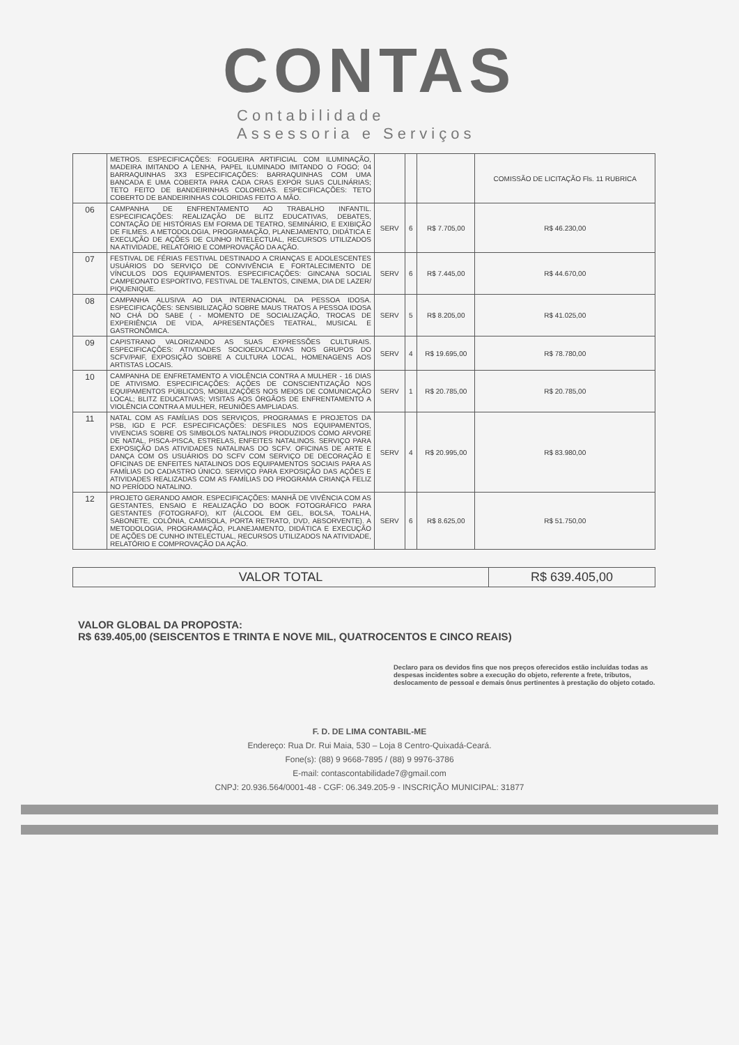CONTAS
Contabilidade
Assessoria e Serviços
| | METROS. ESPECIFICAÇÕES: FOGUEIRA ARTIFICIAL COM ILUMINAÇÃO, MADEIRA IMITANDO A LENHA, PAPEL ILUMINADO IMITANDO O FOGO; 04 BARRAQUINHAS 3X3 ESPECIFICAÇÕES: BARRAQUINHAS COM UMA BANCADA E UMA COBERTA PARA CADA CRAS EXPOR SUAS CULINÁRIAS; TETO FEITO DE BANDEIRINHAS COLORIDAS. ESPECIFICAÇÕES: TETO COBERTO DE BANDEIRINHAS COLORIDAS FEITO A MÃO. | | | | COMISSÃO DE LICITAÇÃO Fls. 11 RUBRICA |
| 06 | CAMPANHA DE ENFRENTAMENTO AO TRABALHO INFANTIL. ESPECIFICAÇÕES: REALIZAÇÃO DE BLITZ EDUCATIVAS, DEBATES, CONTAÇÃO DE HISTÓRIAS EM FORMA DE TEATRO, SEMINÁRIO, E EXIBIÇÃO DE FILMES. A METODOLOGIA, PROGRAMAÇÃO, PLANEJAMENTO, DIDÁTICA E EXECUÇÃO DE AÇÕES DE CUNHO INTELECTUAL, RECURSOS UTILIZADOS NA ATIVIDADE, RELATÓRIO E COMPROVAÇÃO DA AÇÃO. | SERV | 6 | R$ 7.705,00 | R$ 46.230,00 |
| 07 | FESTIVAL DE FÉRIAS FESTIVAL DESTINADO A CRIANÇAS E ADOLESCENTES USUÁRIOS DO SERVIÇO DE CONVIVÊNCIA E FORTALECIMENTO DE VÍNCULOS DOS EQUIPAMENTOS. ESPECIFICAÇÕES: GINCANA SOCIAL CAMPEONATO ESPORTIVO, FESTIVAL DE TALENTOS, CINEMA, DIA DE LAZER/ PIQUENIQUE. | SERV | 6 | R$ 7.445,00 | R$ 44.670,00 |
| 08 | CAMPANHA ALUSIVA AO DIA INTERNACIONAL DA PESSOA IDOSA. ESPECIFICAÇÕES: SENSIBILIZAÇÃO SOBRE MAUS TRATOS A PESSOA IDOSA NO CHÁ DO SABE ( - MOMENTO DE SOCIALIZAÇÃO, TROCAS DE EXPERIÊNCIA DE VIDA, APRESENTAÇÕES TEATRAL, MUSICAL E GASTRONÔMICA. | SERV | 5 | R$ 8.205,00 | R$ 41.025,00 |
| 09 | CAPISTRANO VALORIZANDO AS SUAS EXPRESSÕES CULTURAIS. ESPECIFICAÇÕES: ATIVIDADES SOCIOEDUCATIVAS NOS GRUPOS DO SCFV/PAIF, EXPOSIÇÃO SOBRE A CULTURA LOCAL, HOMENAGENS AOS ARTISTAS LOCAIS. | SERV | 4 | R$ 19.695,00 | R$ 78.780,00 |
| 10 | CAMPANHA DE ENFRETAMENTO A VIOLÊNCIA CONTRA A MULHER - 16 DIAS DE ATIVISMO. ESPECIFICAÇÕES: AÇÕES DE CONSCIENTIZAÇÃO NOS EQUIPAMENTOS PÚBLICOS, MOBILIZAÇÕES NOS MEIOS DE COMUNICAÇÃO LOCAL; BLITZ EDUCATIVAS; VISITAS AOS ÓRGÃOS DE ENFRENTAMENTO A VIOLÊNCIA CONTRA A MULHER, REUNIÕES AMPLIADAS. | SERV | 1 | R$ 20.785,00 | R$ 20.785,00 |
| 11 | NATAL COM AS FAMÍLIAS DOS SERVIÇOS, PROGRAMAS E PROJETOS DA PSB, IGD E PCF. ESPECIFICAÇÕES: DESFILES NOS EQUIPAMENTOS, VIVENCIAS SOBRE OS SIMBOLOS NATALINOS PRODUZIDOS COMO ARVORE DE NATAL, PISCA-PISCA, ESTRELAS, ENFEITES NATALINOS. SERVIÇO PARA EXPOSIÇÃO DAS ATIVIDADES NATALINAS DO SCFV. OFICINAS DE ARTE E DANÇA COM OS USUÁRIOS DO SCFV COM SERVIÇO DE DECORAÇÃO E OFICINAS DE ENFEITES NATALINOS DOS EQUIPAMENTOS SOCIAIS PARA AS FAMÍLIAS DO CADASTRO ÚNICO. SERVIÇO PARA EXPOSIÇÃO DAS AÇÕES E ATIVIDADES REALIZADAS COM AS FAMÍLIAS DO PROGRAMA CRIANÇA FELIZ NO PERÍODO NATALINO. | SERV | 4 | R$ 20.995,00 | R$ 83.980,00 |
| 12 | PROJETO GERANDO AMOR. ESPECIFICAÇÕES: MANHÃ DE VIVÊNCIA COM AS GESTANTES, ENSAIO E REALIZAÇÃO DO BOOK FOTOGRÁFICO PARA GESTANTES (FOTOGRAFO), KIT (ÁLCOOL EM GEL, BOLSA, TOALHA, SABONETE, COLÔNIA, CAMISOLA, PORTA RETRATO, DVD, ABSORVENTE). A METODOLOGIA, PROGRAMAÇÃO, PLANEJAMENTO, DIDÁTICA E EXECUÇÃO DE AÇÕES DE CUNHO INTELECTUAL, RECURSOS UTILIZADOS NA ATIVIDADE, RELATÓRIO E COMPROVAÇÃO DA AÇÃO. | SERV | 6 | R$ 8.625,00 | R$ 51.750,00 |
| VALOR TOTAL | R$ 639.405,00 |
VALOR GLOBAL DA PROPOSTA:
R$ 639.405,00 (SEISCENTOS E TRINTA E NOVE MIL, QUATROCENTOS E CINCO REAIS)
Declaro para os devidos fins que nos preços oferecidos estão incluídas todas as despesas incidentes sobre a execução do objeto, referente a frete, tributos, deslocamento de pessoal e demais ônus pertinentes à prestação do objeto cotado.
F. D. DE LIMA CONTABIL-ME
Endereço: Rua Dr. Rui Maia, 530 – Loja 8 Centro-Quixadá-Ceará.
Fone(s): (88) 9 9668-7895 / (88) 9 9976-3786
E-mail: contascontabilidade7@gmail.com
CNPJ: 20.936.564/0001-48 - CGF: 06.349.205-9 - INSCRIÇÃO MUNICIPAL: 31877